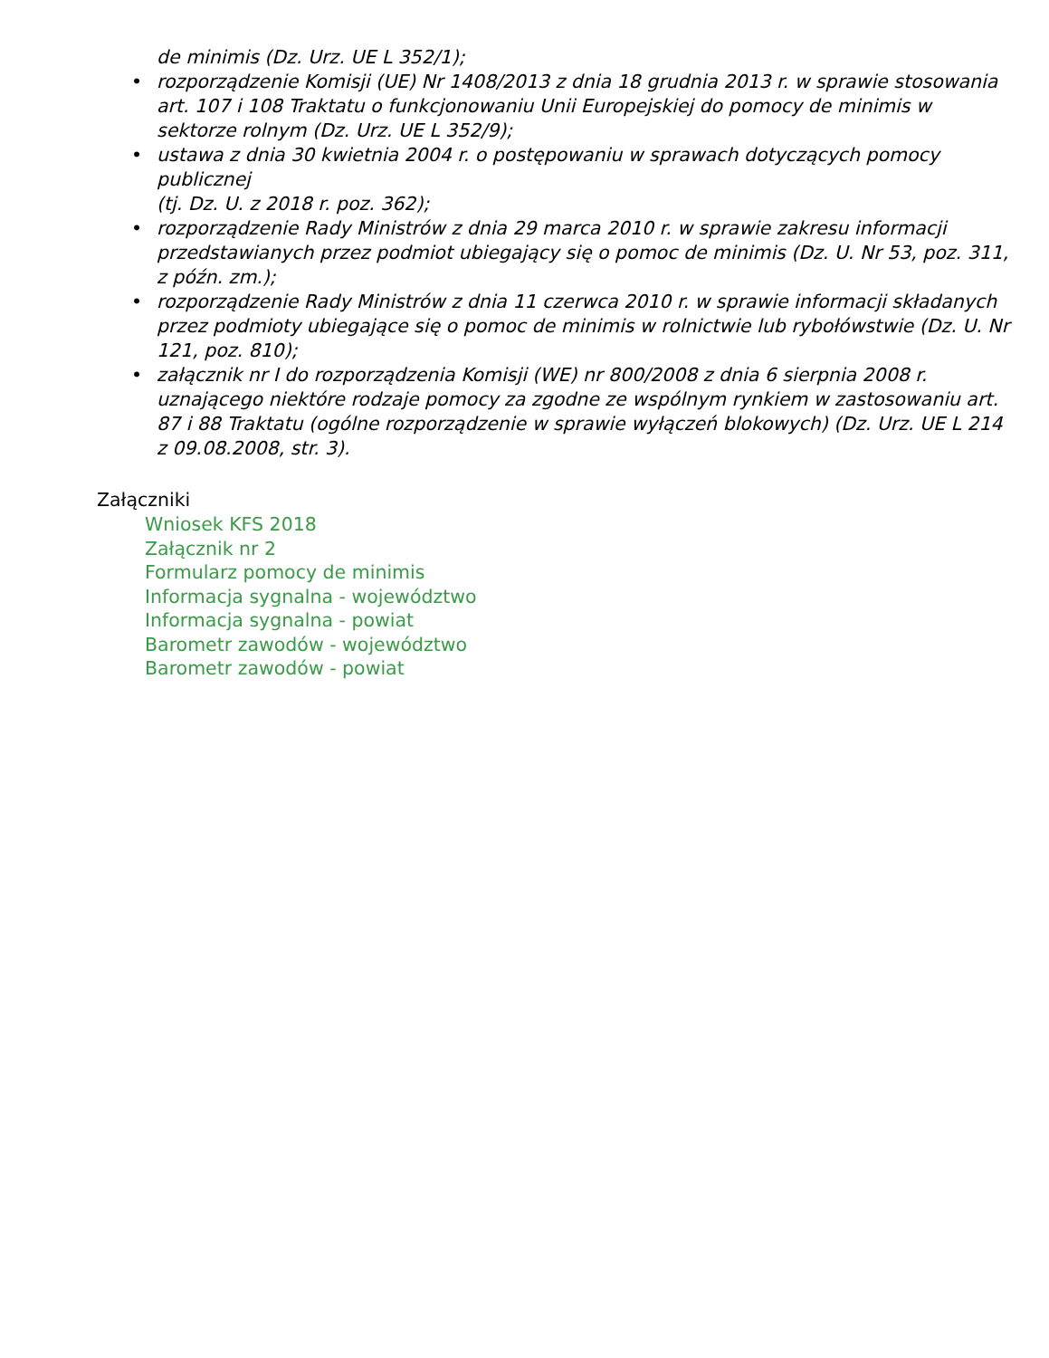de minimis (Dz. Urz. UE L 352/1);
• rozporządzenie Komisji (UE) Nr 1408/2013 z dnia 18 grudnia 2013 r. w sprawie stosowania art. 107 i 108 Traktatu o funkcjonowaniu Unii Europejskiej do pomocy de minimis w sektorze rolnym (Dz. Urz. UE L 352/9);
• ustawa z dnia 30 kwietnia 2004 r. o postępowaniu w sprawach dotyczących pomocy publicznej
(tj. Dz. U. z 2018 r. poz. 362);
• rozporządzenie Rady Ministrów z dnia 29 marca 2010 r. w sprawie zakresu informacji przedstawianych przez podmiot ubiegający się o pomoc de minimis (Dz. U. Nr 53, poz. 311, z późn. zm.);
• rozporządzenie Rady Ministrów z dnia 11 czerwca 2010 r. w sprawie informacji składanych przez podmioty ubiegające się o pomoc de minimis w rolnictwie lub rybołówstwie (Dz. U. Nr 121, poz. 810);
• załącznik nr I do rozporządzenia Komisji (WE) nr 800/2008 z dnia 6 sierpnia 2008 r. uznającego niektóre rodzaje pomocy za zgodne ze wspólnym rynkiem w zastosowaniu art. 87 i 88 Traktatu (ogólne rozporządzenie w sprawie wyłączeń blokowych) (Dz. Urz. UE L 214 z 09.08.2008, str. 3).
Załączniki
Wniosek KFS 2018
Załącznik nr 2
Formularz pomocy de minimis
Informacja sygnalna - województwo
Informacja sygnalna - powiat
Barometr zawodów - województwo
Barometr zawodów - powiat